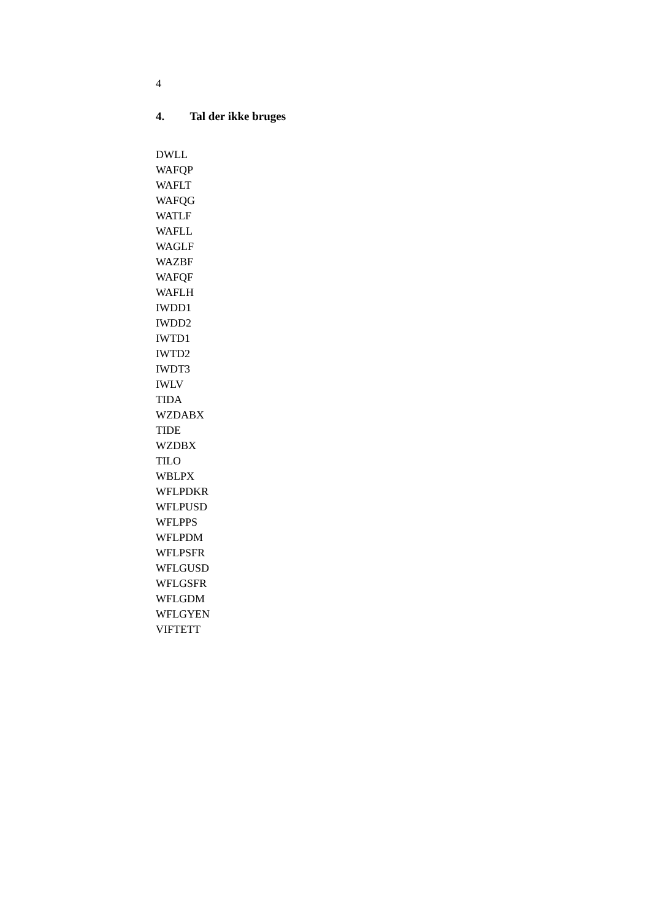4
4. Tal der ikke bruges
DWLL
WAFQP
WAFLT
WAFQG
WATLF
WAFLL
WAGLF
WAZBF
WAFQF
WAFLH
IWDD1
IWDD2
IWTD1
IWTD2
IWDT3
IWLV
TIDA
WZDABX
TIDE
WZDBX
TILO
WBLPX
WFLPDKR
WFLPUSD
WFLPPS
WFLPDM
WFLPSFR
WFLGUSD
WFLGSFR
WFLGDM
WFLGYEN
VIFTETT